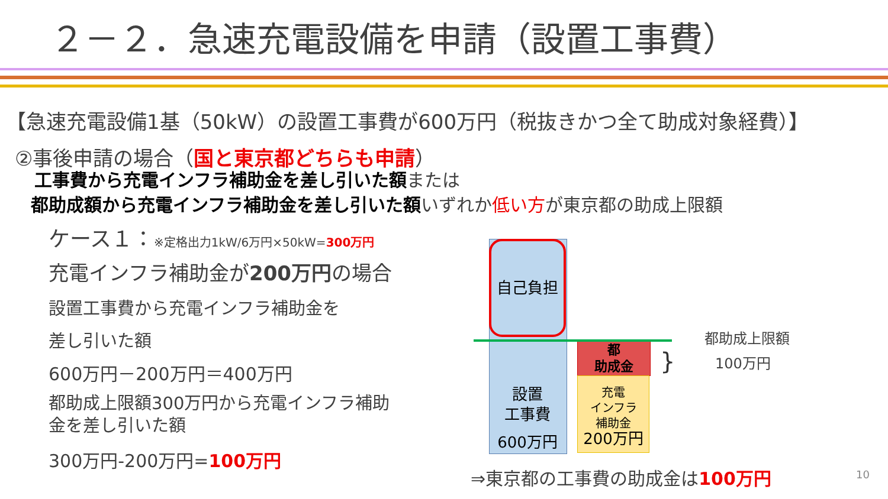２－２．急速充電設備を申請（設置工事費）
【急速充電設備1基（50kW）の設置工事費が600万円（税抜きかつ全て助成対象経費）】
②事後申請の場合（国と東京都どちらも申請）
工事費から充電インフラ補助金を差し引いた額または
都助成額から充電インフラ補助金を差し引いた額いずれか低い方が東京都の助成上限額
ケース１：※定格出力1kW/6万円×50kW=300万円
充電インフラ補助金が200万円の場合
設置工事費から充電インフラ補助金を
差し引いた額
600万円－200万円＝400万円
都助成上限額300万円から充電インフラ補助
金を差し引いた額
300万円-200万円=100万円
自己負担
設置
工事費
600万円
都
助成金
充電
インフラ
補助金
200万円
}
都助成上限額
100万円
⇒東京都の工事費の助成金は100万円 10